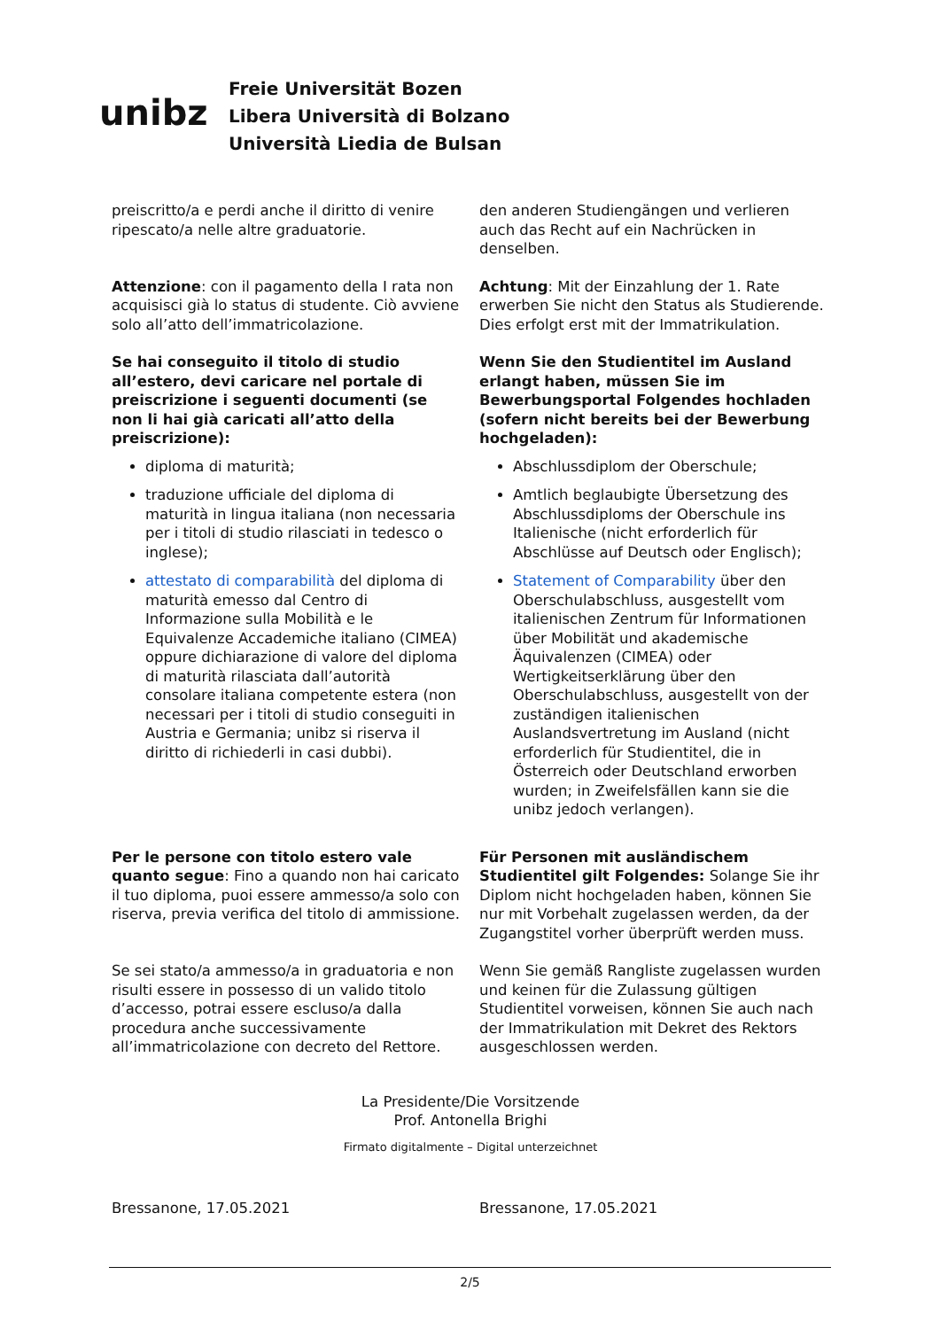unibz
Freie Universität Bozen
Libera Università di Bolzano
Università Liedia de Bulsan
preiscritto/a e perdi anche il diritto di venire ripescato/a nelle altre graduatorie.
den anderen Studiengängen und verlieren auch das Recht auf ein Nachrücken in denselben.
Attenzione: con il pagamento della I rata non acquisisci già lo status di studente. Ciò avviene solo all’atto dell’immatricolazione.
Achtung: Mit der Einzahlung der 1. Rate erwerben Sie nicht den Status als Studierende. Dies erfolgt erst mit der Immatrikulation.
Se hai conseguito il titolo di studio all’estero, devi caricare nel portale di preiscrizione i seguenti documenti (se non li hai già caricati all’atto della preiscrizione):
diploma di maturità;
traduzione ufficiale del diploma di maturità in lingua italiana (non necessaria per i titoli di studio rilasciati in tedesco o inglese);
attestato di comparabilità del diploma di maturità emesso dal Centro di Informazione sulla Mobilità e le Equivalenze Accademiche italiano (CIMEA) oppure dichiarazione di valore del diploma di maturità rilasciata dall’autorità consolare italiana competente estera (non necessari per i titoli di studio conseguiti in Austria e Germania; unibz si riserva il diritto di richiederli in casi dubbi).
Wenn Sie den Studientitel im Ausland erlangt haben, müssen Sie im Bewerbungsportal Folgendes hochladen (sofern nicht bereits bei der Bewerbung hochgeladen):
Abschlussdiplom der Oberschule;
Amtlich beglaubigte Übersetzung des Abschlussdiploms der Oberschule ins Italienische (nicht erforderlich für Abschlüsse auf Deutsch oder Englisch);
Statement of Comparability über den Oberschulabschluss, ausgestellt vom italienischen Zentrum für Informationen über Mobilität und akademische Äquivalenzen (CIMEA) oder Wertigkeitserklärung über den Oberschulabschluss, ausgestellt von der zuständigen italienischen Auslandsvertretung im Ausland (nicht erforderlich für Studientitel, die in Österreich oder Deutschland erworben wurden; in Zweifelsfällen kann sie die unibz jedoch verlangen).
Per le persone con titolo estero vale quanto segue: Fino a quando non hai caricato il tuo diploma, puoi essere ammesso/a solo con riserva, previa verifica del titolo di ammissione.
Für Personen mit ausländischem Studientitel gilt Folgendes: Solange Sie ihr Diplom nicht hochgeladen haben, können Sie nur mit Vorbehalt zugelassen werden, da der Zugangstitel vorher überprüft werden muss.
Se sei stato/a ammesso/a in graduatoria e non risulti essere in possesso di un valido titolo d’accesso, potrai essere escluso/a dalla procedura anche successivamente all’immatricolazione con decreto del Rettore.
Wenn Sie gemäß Rangliste zugelassen wurden und keinen für die Zulassung gültigen Studientitel vorweisen, können Sie auch nach der Immatrikulation mit Dekret des Rektors ausgeschlossen werden.
La Presidente/Die Vorsitzende
Prof. Antonella Brighi
Firmato digitalmente – Digital unterzeichnet
Bressanone, 17.05.2021 Bressanone, 17.05.2021
2/5